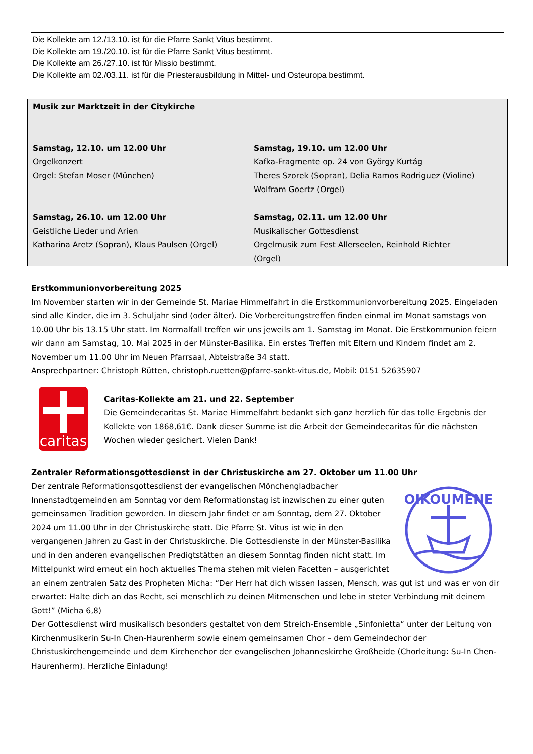Die Kollekte am 12./13.10. ist für die Pfarre Sankt Vitus bestimmt.
Die Kollekte am 19./20.10. ist für die Pfarre Sankt Vitus bestimmt.
Die Kollekte am 26./27.10. ist für Missio bestimmt.
Die Kollekte am 02./03.11. ist für die Priesterausbildung in Mittel- und Osteuropa bestimmt.
Musik zur Marktzeit in der Citykirche
Samstag, 12.10. um 12.00 Uhr
Orgelkonzert
Orgel: Stefan Moser (München)
Samstag, 19.10. um 12.00 Uhr
Kafka-Fragmente op. 24 von György Kurtág
Theres Szorek (Sopran), Delia Ramos Rodriguez (Violine)
Wolfram Goertz (Orgel)
Samstag, 26.10. um 12.00 Uhr
Geistliche Lieder und Arien
Katharina Aretz (Sopran), Klaus Paulsen (Orgel)
Samstag, 02.11. um 12.00 Uhr
Musikalischer Gottesdienst
Orgelmusik zum Fest Allerseelen, Reinhold Richter (Orgel)
Erstkommunionvorbereitung 2025
Im November starten wir in der Gemeinde St. Mariae Himmelfahrt in die Erstkommunionvorbereitung 2025. Eingeladen sind alle Kinder, die im 3. Schuljahr sind (oder älter). Die Vorbereitungstreffen finden einmal im Monat samstags von 10.00 Uhr bis 13.15 Uhr statt. Im Normalfall treffen wir uns jeweils am 1. Samstag im Monat. Die Erstkommunion feiern wir dann am Samstag, 10. Mai 2025 in der Münster-Basilika. Ein erstes Treffen mit Eltern und Kindern findet am 2. November um 11.00 Uhr im Neuen Pfarrsaal, Abteistraße 34 statt.
Ansprechpartner: Christoph Rütten, christoph.ruetten@pfarre-sankt-vitus.de, Mobil: 0151 52635907
caritas
Caritas-Kollekte am 21. und 22. September
Die Gemeindecaritas St. Mariae Himmelfahrt bedankt sich ganz herzlich für das tolle Ergebnis der Kollekte von 1868,61€. Dank dieser Summe ist die Arbeit der Gemeindecaritas für die nächsten Wochen wieder gesichert. Vielen Dank!
Zentraler Reformationsgottesdienst in der Christuskirche am 27. Oktober um 11.00 Uhr
OIKOUMENE
Der zentrale Reformationsgottesdienst der evangelischen Mönchengladbacher Innenstadtgemeinden am Sonntag vor dem Reformationstag ist inzwischen zu einer guten gemeinsamen Tradition geworden. In diesem Jahr findet er am Sonntag, dem 27. Oktober 2024 um 11.00 Uhr in der Christuskirche statt. Die Pfarre St. Vitus ist wie in den vergangenen Jahren zu Gast in der Christuskirche. Die Gottesdienste in der Münster-Basilika und in den anderen evangelischen Predigtstätten an diesem Sonntag finden nicht statt. Im Mittelpunkt wird erneut ein hoch aktuelles Thema stehen mit vielen Facetten – ausgerichtet an einem zentralen Satz des Propheten Micha: “Der Herr hat dich wissen lassen, Mensch, was gut ist und was er von dir erwartet: Halte dich an das Recht, sei menschlich zu deinen Mitmenschen und lebe in steter Verbindung mit deinem Gott!” (Micha 6,8)
Der Gottesdienst wird musikalisch besonders gestaltet von dem Streich-Ensemble „Sinfonietta“ unter der Leitung von Kirchenmusikerin Su-In Chen-Haurenherm sowie einem gemeinsamen Chor – dem Gemeindechor der Christuskirchengemeinde und dem Kirchenchor der evangelischen Johanneskirche Großheide (Chorleitung: Su-In Chen-Haurenherm). Herzliche Einladung!